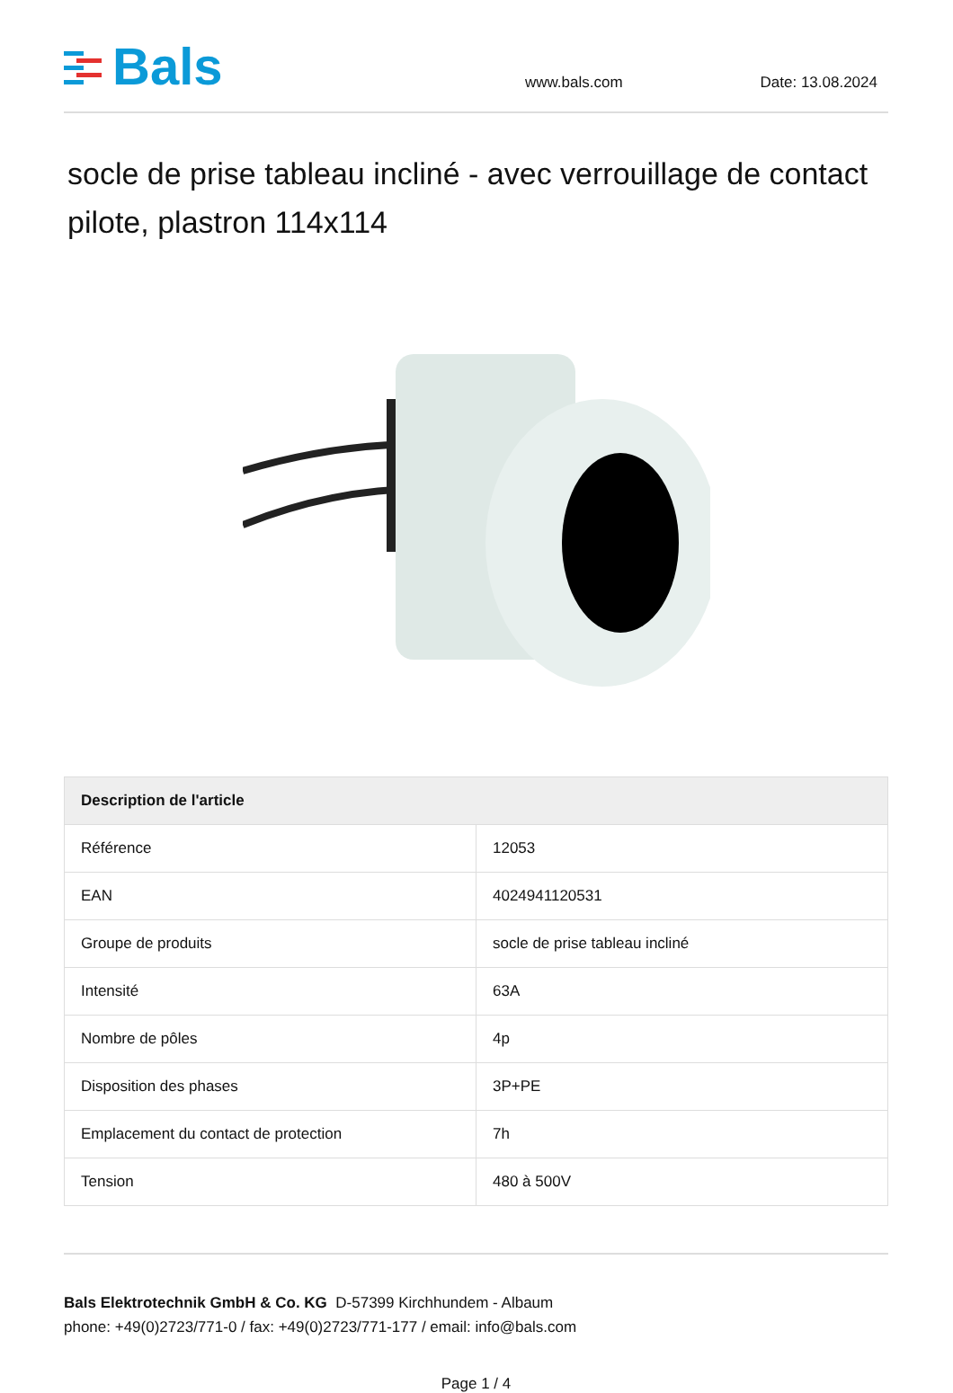Bals
www.bals.com
Date: 13.08.2024
socle de prise tableau incliné - avec verrouillage de contact pilote, plastron 114x114
| Description de l'article | |
| --- | --- |
| Référence | 12053 |
| EAN | 4024941120531 |
| Groupe de produits | socle de prise tableau incliné |
| Intensité | 63A |
| Nombre de pôles | 4p |
| Disposition des phases | 3P+PE |
| Emplacement du contact de protection | 7h |
| Tension | 480 à 500V |
Bals Elektrotechnik GmbH & Co. KG D-57399 Kirchhundem - Albaum
phone: +49(0)2723/771-0 / fax: +49(0)2723/771-177 / email: info@bals.com
Page 1 / 4